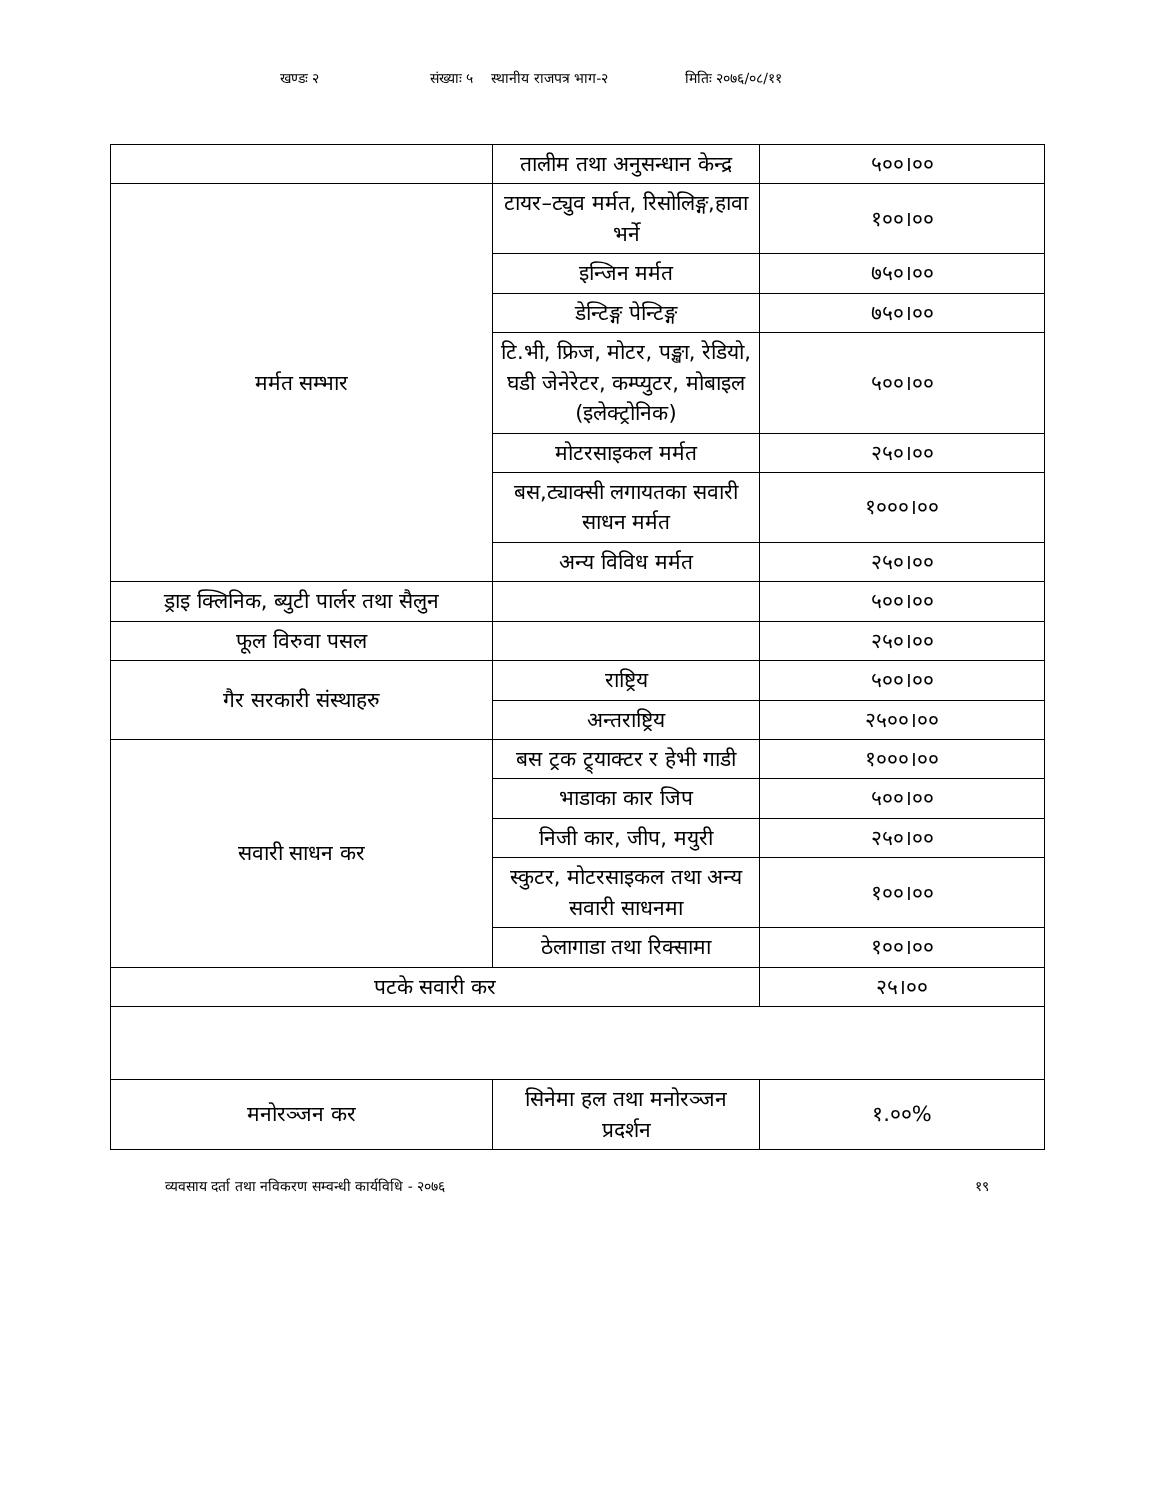खण्डः २ संख्याः ५ स्थानीय राजपत्र भाग-२ मितिः २०७६/०८/११
| | तालीम तथा अनुसन्धान केन्द्र | ५००।०० |
| मर्मत सम्भार | टायर–ट्युव मर्मत, रिसोलिङ्ग,हावा भर्ने | १००।०० |
| | इन्जिन मर्मत | ७५०।०० |
| | डेन्टिङ्ग पेन्टिङ्ग | ७५०।०० |
| | टि.भी, फ्रिज, मोटर, पङ्खा, रेडियो, घडी जेनेरेटर, कम्प्युटर, मोबाइल (इलेक्ट्रोनिक) | ५००।०० |
| | मोटरसाइकल मर्मत | २५०।०० |
| | बस,ट्याक्सी लगायतका सवारी साधन मर्मत | १०००।०० |
| | अन्य विविध मर्मत | २५०।०० |
| ड्राइ क्लिनिक, ब्युटी पार्लर तथा सैलुन | | ५००।०० |
| फूल विरुवा पसल | | २५०।०० |
| गैर सरकारी संस्थाहरु | राष्ट्रिय | ५००।०० |
| | अन्तराष्ट्रिय | २५००।०० |
| सवारी साधन कर | बस ट्रक ट्र्याक्टर र हेभी गाडी | १०००।०० |
| | भाडाका कार जिप | ५००।०० |
| | निजी कार, जीप, मयुरी | २५०।०० |
| | स्कुटर, मोटरसाइकल तथा अन्य सवारी साधनमा | १००।०० |
| | ठेलागाडा तथा रिक्सामा | १००।०० |
| पटके सवारी कर | | २५।०० |
| मनोरञ्जन कर | सिनेमा हल तथा मनोरञ्जन प्रदर्शन | १.००% |
व्यवसाय दर्ता तथा नविकरण सम्वन्धी कार्यविधि - २०७६ १९